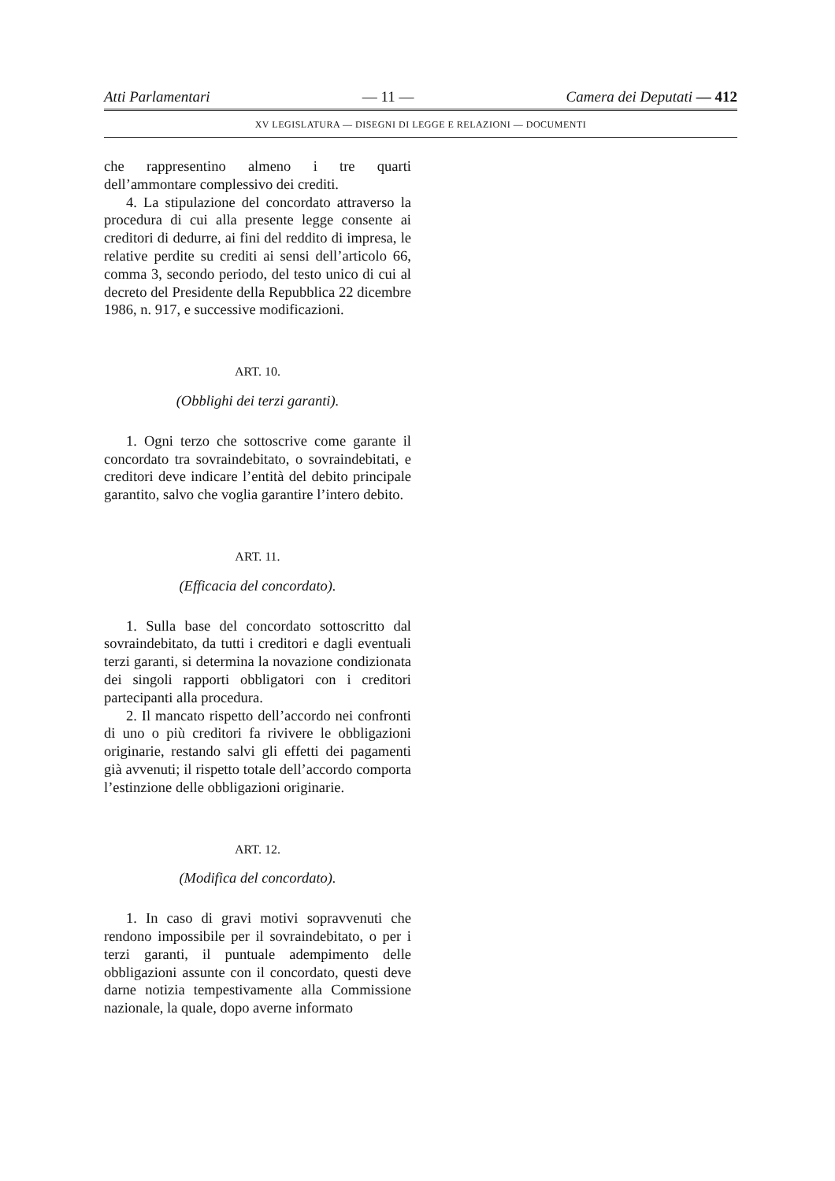Atti Parlamentari — 11 — Camera dei Deputati — 412
XV LEGISLATURA — DISEGNI DI LEGGE E RELAZIONI — DOCUMENTI
che rappresentino almeno i tre quarti dell’ammontare complessivo dei crediti.
4. La stipulazione del concordato attraverso la procedura di cui alla presente legge consente ai creditori di dedurre, ai fini del reddito di impresa, le relative perdite su crediti ai sensi dell’articolo 66, comma 3, secondo periodo, del testo unico di cui al decreto del Presidente della Repubblica 22 dicembre 1986, n. 917, e successive modificazioni.
ART. 10.
(Obblighi dei terzi garanti).
1. Ogni terzo che sottoscrive come garante il concordato tra sovraindebitato, o sovraindebitati, e creditori deve indicare l’entità del debito principale garantito, salvo che voglia garantire l’intero debito.
ART. 11.
(Efficacia del concordato).
1. Sulla base del concordato sottoscritto dal sovraindebitato, da tutti i creditori e dagli eventuali terzi garanti, si determina la novazione condizionata dei singoli rapporti obbligatori con i creditori partecipanti alla procedura.
2. Il mancato rispetto dell’accordo nei confronti di uno o più creditori fa rivivere le obbligazioni originarie, restando salvi gli effetti dei pagamenti già avvenuti; il rispetto totale dell’accordo comporta l’estinzione delle obbligazioni originarie.
ART. 12.
(Modifica del concordato).
1. In caso di gravi motivi sopravvenuti che rendono impossibile per il sovraindebitato, o per i terzi garanti, il puntuale adempimento delle obbligazioni assunte con il concordato, questi deve darne notizia tempestivamente alla Commissione nazionale, la quale, dopo averne informato